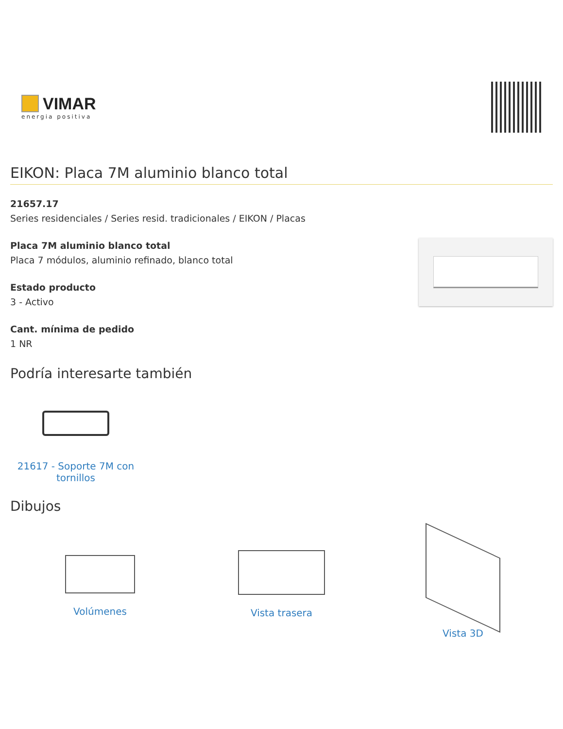VIMAR
energia positiva
EIKON: Placa 7M aluminio blanco total
21657.17
Series residenciales / Series resid. tradicionales / EIKON / Placas
Placa 7M aluminio blanco total
Placa 7 módulos, aluminio refinado, blanco total
Estado producto
3 - Activo
Cant. mínima de pedido
1 NR
Podría interesarte también
21617 - Soporte 7M con tornillos
Dibujos
Volúmenes Vista trasera Vista 3D